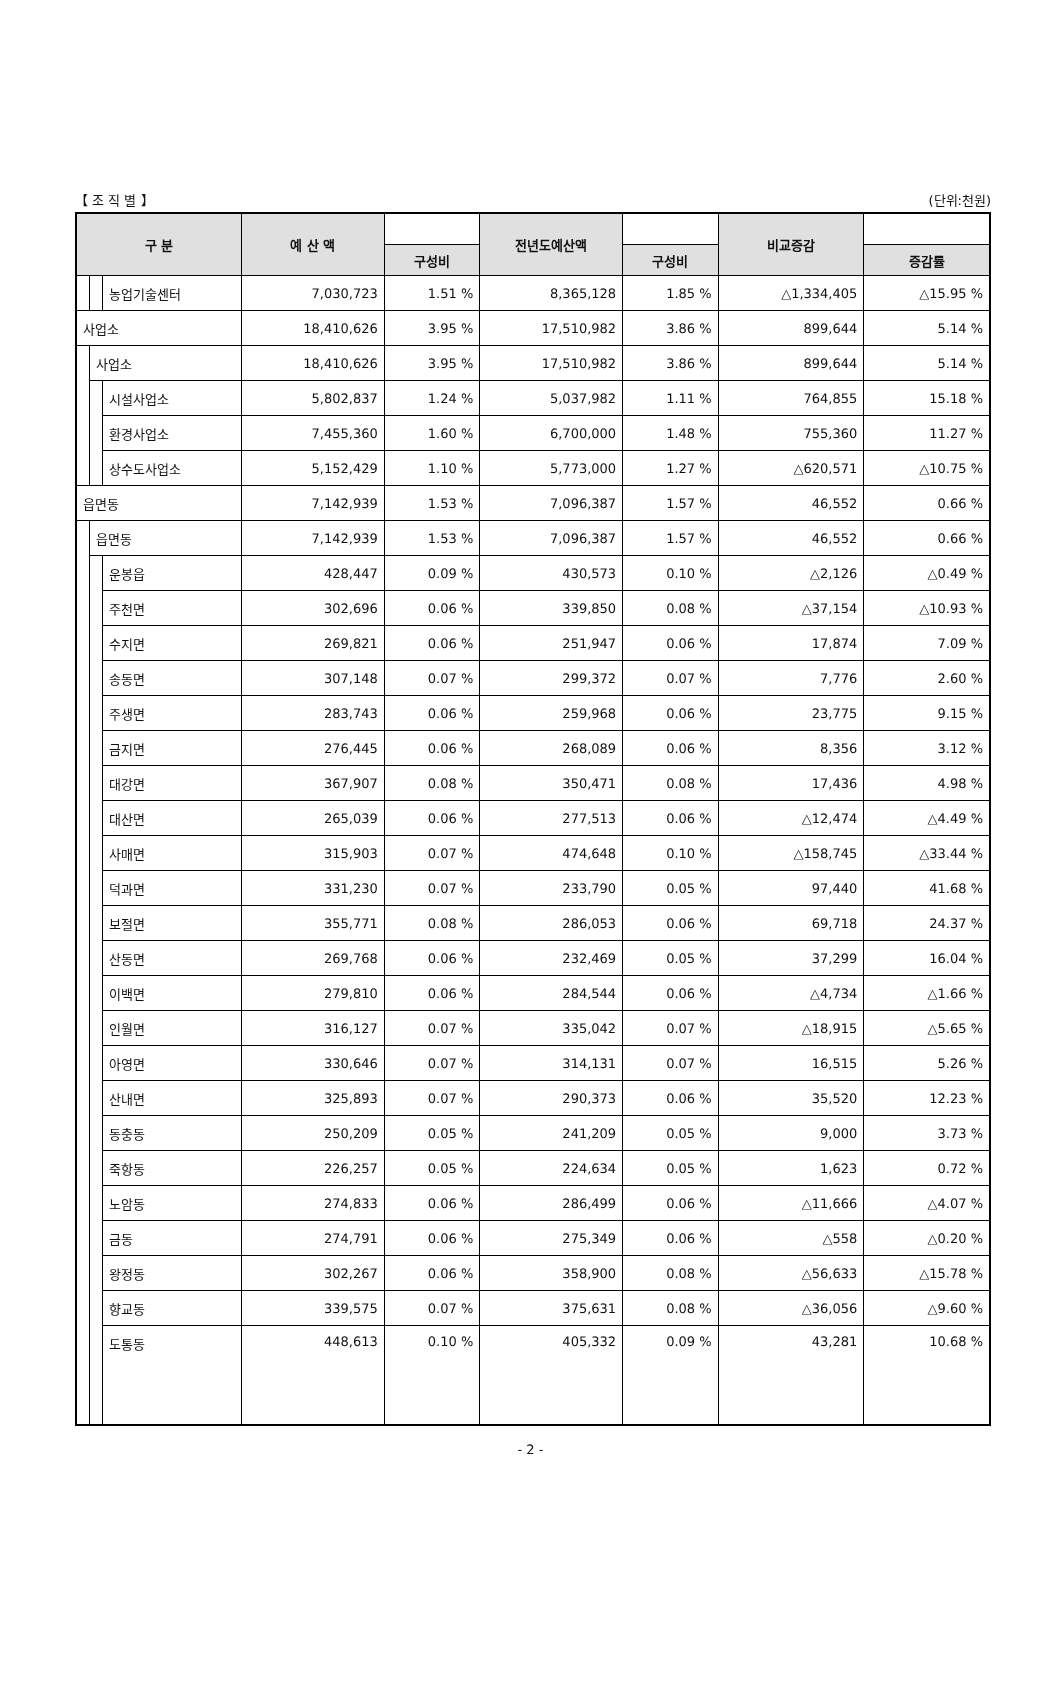【 조 직 별 】 (단위:천원)
| 구 분 | | | 예 산 액 | | 전년도예산액 | | 비교증감 | |
| --- | --- | --- | --- | --- | --- | --- | --- | --- |
| | | | | 구성비 | | 구성비 | | 증감률 |
| | | 농업기술센터 | 7,030,723 | 1.51 % | 8,365,128 | 1.85 % | △1,334,405 | △15.95 % |
| 사업소 | | | 18,410,626 | 3.95 % | 17,510,982 | 3.86 % | 899,644 | 5.14 % |
| | 사업소 | | 18,410,626 | 3.95 % | 17,510,982 | 3.86 % | 899,644 | 5.14 % |
| | | 시설사업소 | 5,802,837 | 1.24 % | 5,037,982 | 1.11 % | 764,855 | 15.18 % |
| | | 환경사업소 | 7,455,360 | 1.60 % | 6,700,000 | 1.48 % | 755,360 | 11.27 % |
| | | 상수도사업소 | 5,152,429 | 1.10 % | 5,773,000 | 1.27 % | △620,571 | △10.75 % |
| 읍면동 | | | 7,142,939 | 1.53 % | 7,096,387 | 1.57 % | 46,552 | 0.66 % |
| | 읍면동 | | 7,142,939 | 1.53 % | 7,096,387 | 1.57 % | 46,552 | 0.66 % |
| | | 운봉읍 | 428,447 | 0.09 % | 430,573 | 0.10 % | △2,126 | △0.49 % |
| | | 주천면 | 302,696 | 0.06 % | 339,850 | 0.08 % | △37,154 | △10.93 % |
| | | 수지면 | 269,821 | 0.06 % | 251,947 | 0.06 % | 17,874 | 7.09 % |
| | | 송동면 | 307,148 | 0.07 % | 299,372 | 0.07 % | 7,776 | 2.60 % |
| | | 주생면 | 283,743 | 0.06 % | 259,968 | 0.06 % | 23,775 | 9.15 % |
| | | 금지면 | 276,445 | 0.06 % | 268,089 | 0.06 % | 8,356 | 3.12 % |
| | | 대강면 | 367,907 | 0.08 % | 350,471 | 0.08 % | 17,436 | 4.98 % |
| | | 대산면 | 265,039 | 0.06 % | 277,513 | 0.06 % | △12,474 | △4.49 % |
| | | 사매면 | 315,903 | 0.07 % | 474,648 | 0.10 % | △158,745 | △33.44 % |
| | | 덕과면 | 331,230 | 0.07 % | 233,790 | 0.05 % | 97,440 | 41.68 % |
| | | 보절면 | 355,771 | 0.08 % | 286,053 | 0.06 % | 69,718 | 24.37 % |
| | | 산동면 | 269,768 | 0.06 % | 232,469 | 0.05 % | 37,299 | 16.04 % |
| | | 이백면 | 279,810 | 0.06 % | 284,544 | 0.06 % | △4,734 | △1.66 % |
| | | 인월면 | 316,127 | 0.07 % | 335,042 | 0.07 % | △18,915 | △5.65 % |
| | | 아영면 | 330,646 | 0.07 % | 314,131 | 0.07 % | 16,515 | 5.26 % |
| | | 산내면 | 325,893 | 0.07 % | 290,373 | 0.06 % | 35,520 | 12.23 % |
| | | 동충동 | 250,209 | 0.05 % | 241,209 | 0.05 % | 9,000 | 3.73 % |
| | | 죽항동 | 226,257 | 0.05 % | 224,634 | 0.05 % | 1,623 | 0.72 % |
| | | 노암동 | 274,833 | 0.06 % | 286,499 | 0.06 % | △11,666 | △4.07 % |
| | | 금동 | 274,791 | 0.06 % | 275,349 | 0.06 % | △558 | △0.20 % |
| | | 왕정동 | 302,267 | 0.06 % | 358,900 | 0.08 % | △56,633 | △15.78 % |
| | | 향교동 | 339,575 | 0.07 % | 375,631 | 0.08 % | △36,056 | △9.60 % |
| | | 도통동 | 448,613 | 0.10 % | 405,332 | 0.09 % | 43,281 | 10.68 % |
- 2 -